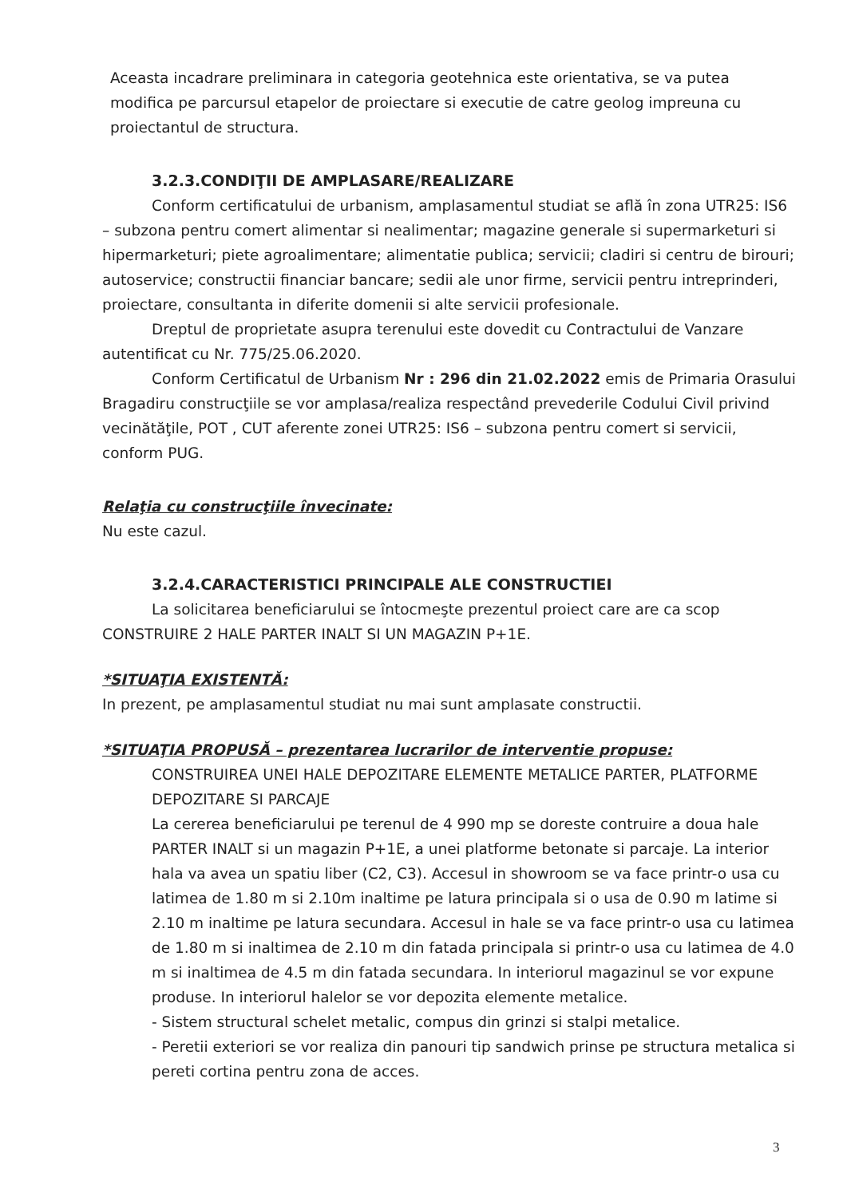Aceasta incadrare preliminara in categoria geotehnica este orientativa, se va putea modifica pe parcursul etapelor de proiectare si executie de catre geolog impreuna cu proiectantul de structura.
3.2.3.CONDIŢII DE AMPLASARE/REALIZARE
Conform certificatului de urbanism, amplasamentul studiat se află în zona UTR25: IS6 – subzona pentru comert alimentar si nealimentar; magazine generale si supermarketuri si hipermarketuri; piete agroalimentare; alimentatie publica; servicii; cladiri si centru de birouri; autoservice; constructii financiar bancare; sedii ale unor firme, servicii pentru intreprinderi, proiectare, consultanta in diferite domenii si alte servicii profesionale.
Dreptul de proprietate asupra terenului este dovedit cu Contractului de Vanzare autentificat cu Nr. 775/25.06.2020.
Conform Certificatul de Urbanism Nr : 296 din 21.02.2022 emis de Primaria Orasului Bragadiru construcţiile se vor amplasa/realiza respectând prevederile Codului Civil privind vecinătăţile, POT , CUT aferente zonei UTR25: IS6 – subzona pentru comert si servicii, conform PUG.
Relaţia cu construcţiile învecinate:
Nu este cazul.
3.2.4.CARACTERISTICI PRINCIPALE ALE CONSTRUCTIEI
La solicitarea beneficiarului se întocmeşte prezentul proiect care are ca scop CONSTRUIRE 2 HALE PARTER INALT SI UN MAGAZIN P+1E.
*SITUAŢIA EXISTENTĂ:
In prezent, pe amplasamentul studiat nu mai sunt amplasate constructii.
*SITUAŢIA PROPUSĂ – prezentarea lucrarilor de interventie propuse:
CONSTRUIREA UNEI HALE DEPOZITARE ELEMENTE METALICE PARTER, PLATFORME DEPOZITARE SI PARCAJE
La cererea beneficiarului pe terenul de 4 990 mp se doreste contruire a doua hale PARTER INALT si un magazin P+1E, a unei platforme betonate si parcaje. La interior hala va avea un spatiu liber (C2, C3). Accesul in showroom se va face printr-o usa cu latimea de 1.80 m si 2.10m inaltime pe latura principala si o usa de 0.90 m latime si 2.10 m inaltime pe latura secundara. Accesul in hale se va face printr-o usa cu latimea de 1.80 m si inaltimea de 2.10 m din fatada principala si printr-o usa cu latimea de 4.0 m si inaltimea de 4.5 m din fatada secundara. In interiorul magazinul se vor expune produse. In interiorul halelor se vor depozita elemente metalice.
- Sistem structural schelet metalic, compus din grinzi si stalpi metalice.
- Peretii exteriori se vor realiza din panouri tip sandwich prinse pe structura metalica si pereti cortina pentru zona de acces.
3